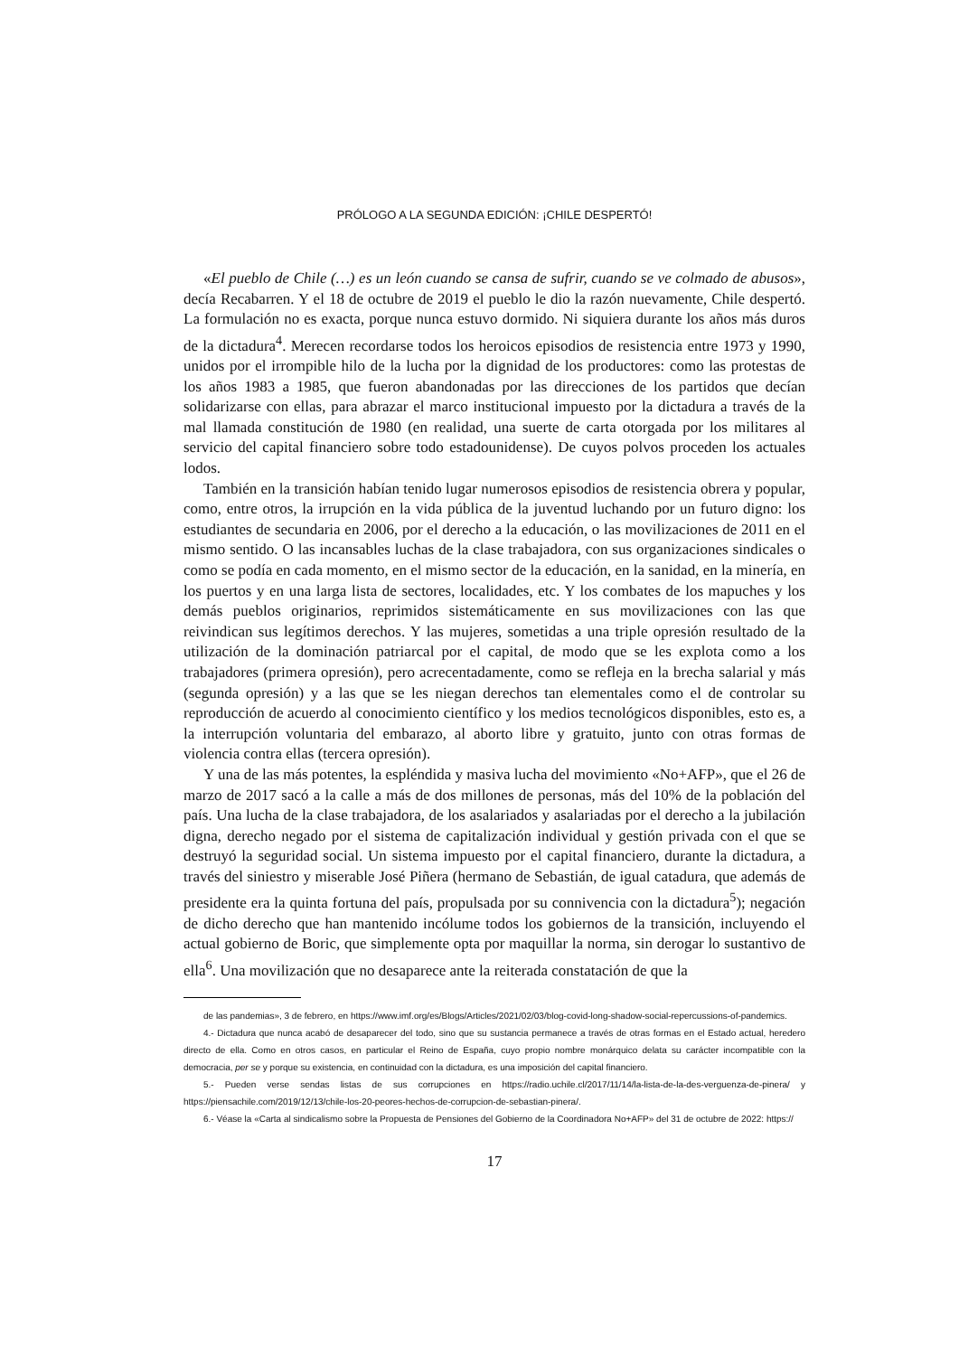PRÓLOGO A LA SEGUNDA EDICIÓN: ¡CHILE DESPERTÓ!
«El pueblo de Chile (…) es un león cuando se cansa de sufrir, cuando se ve colmado de abusos», decía Recabarren. Y el 18 de octubre de 2019 el pueblo le dio la razón nuevamente, Chile despertó. La formulación no es exacta, porque nunca estuvo dormido. Ni siquiera durante los años más duros de la dictadura<sup>4</sup>. Merecen recordarse todos los heroicos episodios de resistencia entre 1973 y 1990, unidos por el irrompible hilo de la lucha por la dignidad de los productores: como las protestas de los años 1983 a 1985, que fueron abandonadas por las direcciones de los partidos que decían solidarizarse con ellas, para abrazar el marco institucional impuesto por la dictadura a través de la mal llamada constitución de 1980 (en realidad, una suerte de carta otorgada por los militares al servicio del capital financiero sobre todo estadounidense). De cuyos polvos proceden los actuales lodos.
También en la transición habían tenido lugar numerosos episodios de resistencia obrera y popular, como, entre otros, la irrupción en la vida pública de la juventud luchando por un futuro digno: los estudiantes de secundaria en 2006, por el derecho a la educación, o las movilizaciones de 2011 en el mismo sentido. O las incansables luchas de la clase trabajadora, con sus organizaciones sindicales o como se podía en cada momento, en el mismo sector de la educación, en la sanidad, en la minería, en los puertos y en una larga lista de sectores, localidades, etc. Y los combates de los mapuches y los demás pueblos originarios, reprimidos sistemáticamente en sus movilizaciones con las que reivindican sus legítimos derechos. Y las mujeres, sometidas a una triple opresión resultado de la utilización de la dominación patriarcal por el capital, de modo que se les explota como a los trabajadores (primera opresión), pero acrecentadamente, como se refleja en la brecha salarial y más (segunda opresión) y a las que se les niegan derechos tan elementales como el de controlar su reproducción de acuerdo al conocimiento científico y los medios tecnológicos disponibles, esto es, a la interrupción voluntaria del embarazo, al aborto libre y gratuito, junto con otras formas de violencia contra ellas (tercera opresión).
Y una de las más potentes, la espléndida y masiva lucha del movimiento «No+AFP», que el 26 de marzo de 2017 sacó a la calle a más de dos millones de personas, más del 10% de la población del país. Una lucha de la clase trabajadora, de los asalariados y asalariadas por el derecho a la jubilación digna, derecho negado por el sistema de capitalización individual y gestión privada con el que se destruyó la seguridad social. Un sistema impuesto por el capital financiero, durante la dictadura, a través del siniestro y miserable José Piñera (hermano de Sebastián, de igual catadura, que además de presidente era la quinta fortuna del país, propulsada por su connivencia con la dictadura<sup>5</sup>); negación de dicho derecho que han mantenido incólume todos los gobiernos de la transición, incluyendo el actual gobierno de Boric, que simplemente opta por maquillar la norma, sin derogar lo sustantivo de ella<sup>6</sup>. Una movilización que no desaparece ante la reiterada constatación de que la
de las pandemias», 3 de febrero, en https://www.imf.org/es/Blogs/Articles/2021/02/03/blog-covid-long-shadow-social-repercussions-of-pandemics.
4.- Dictadura que nunca acabó de desaparecer del todo, sino que su sustancia permanece a través de otras formas en el Estado actual, heredero directo de ella. Como en otros casos, en particular el Reino de España, cuyo propio nombre monárquico delata su carácter incompatible con la democracia, per se y porque su existencia, en continuidad con la dictadura, es una imposición del capital financiero.
5.- Pueden verse sendas listas de sus corrupciones en https://radio.uchile.cl/2017/11/14/la-lista-de-la-des-verguenza-de-pinera/ y https://piensachile.com/2019/12/13/chile-los-20-peores-hechos-de-corrupcion-de-sebastian-pinera/.
6.- Véase la «Carta al sindicalismo sobre la Propuesta de Pensiones del Gobierno de la Coordinadora No+AFP» del 31 de octubre de 2022: https://
17